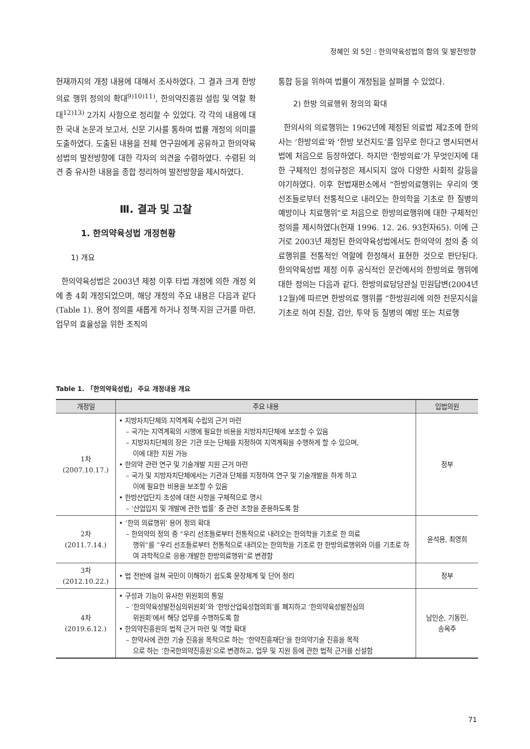정혜인 외 5인 : 한의약육성법의 함의 및 발전방향
현재까지의 개정 내용에 대해서 조사하였다. 그 결과 크게 한방의료 행위 정의의 확대<sup>9)10)11)</sup>, 한의약진흥원 설립 및 역할 확대<sup>12)13)</sup> 2가지 사항으로 정리할 수 있었다. 각 각의 내용에 대한 국내 논문과 보고서, 신문 기사를 통하여 법률 개정의 의미를 도출하였다. 도출된 내용을 전체 연구원에게 공유하고 한의약육성법의 발전방향에 대한 각자의 의견을 수렴하였다. 수렴된 의견 중 유사한 내용을 종합 정리하여 발전방향을 제시하였다.
Ⅲ. 결과 및 고찰
1. 한의약육성법 개정현황
1) 개요
한의약육성법은 2003년 제정 이후 타법 개정에 의한 개정 외에 총 4회 개정되었으며, 해당 개정의 주요 내용은 다음과 같다(Table 1). 용어 정의를 새롭게 하거나 정책·지원 근거를 마련, 업무의 효율성을 위한 조직의
통합 등을 위하여 법률이 개정됨을 살펴볼 수 있었다.
2) 한방 의료행위 정의의 확대
한의사의 의료행위는 1962년에 제정된 의료법 제2조에 한의사는 ‘한방의료’와 ‘한방 보건지도’를 임무로 한다고 명시되면서 법에 처음으로 등장하였다. 하지만 ‘한방의료’가 무엇인지에 대한 구체적인 정의규정은 제시되지 않아 다양한 사회적 갈등을 야기하였다. 이후 헌법재판소에서 “한방의료행위는 우리의 옛 선조들로부터 전통적으로 내려오는 한의학을 기초로 한 질병의 예방이나 치료행위”로 처음으로 한방의료행위에 대한 구체적인 정의를 제시하였다(헌재 1996. 12. 26. 93헌자65). 이에 근거로 2003년 제정된 한의약육성법에서도 한의약의 정의 중 의료행위를 전통적인 역할에 한정해서 표현한 것으로 판단된다. 한의약육성법 제정 이후 공식적인 문건에서의 한방의료 행위에 대한 정의는 다음과 같다. 한방의료담당관실 민원답변(2004년 12월)에 따르면 한방의료 행위를 “한방원리에 의한 전문지식을 기초로 하여 진찰, 검안, 투약 등 질병의 예방 또는 치료행
Table 1. 「한의약육성법」 주요 개정내용 개요
| 개정일 | 주요 내용 | 입법의원 |
| --- | --- | --- |
| 1차 (2007.10.17.) | • 지방자치단체의 지역계획 수립의 근거 마련 – 국가는 지역계획의 시행에 필요한 비용을 지방자치단체에 보조할 수 있음 – 지방자치단체의 장은 기관 또는 단체를 지정하여 지역계획을 수행하게 할 수 있으며, 이에 대한 지원 가능 • 한의약 관련 연구 및 기술개발 지원 근거 마련 – 국가 및 지방자치단체에서는 기관과 단체를 지정하여 연구 및 기술개발을 하게 하고 이에 필요한 비용을 보조할 수 있음 • 한방산업단지 조성에 대한 사항을 구체적으로 명시 – ‘산업입지 및 개발에 관한 법률’ 중 관련 조항을 준용하도록 함 | 정부 |
| 2차 (2011.7.14.) | • ‘한의 의료행위’ 용어 정의 확대 – 한의약의 정의 중 “우리 선조들로부터 전통적으로 내려오는 한의학을 기초로 한 의료 행위”를 “우리 선조들로부터 전통적으로 내려오는 한의학을 기초로 한 한방의료행위와 이를 기초로 하여 과학적으로 응용·개발한 한방의료행위”로 변경함 | 윤석용, 최영희 |
| 3차 (2012.10.22.) | • 법 전반에 걸쳐 국민이 이해하기 쉽도록 문장체계 및 단어 정리 | 정부 |
| 4차 (2019.6.12.) | • 구성과 기능이 유사한 위원회의 통일 – ‘한의약육성발전심의위원회’와 ‘한방산업육성협의회’를 폐지하고 ‘한의약육성발전심의 위원회’에서 해당 업무를 수행하도록 함 • 한의약진흥원의 법적 근거 마련 및 역할 확대 – 한약사에 관한 기술 진흥을 목적으로 하는 ‘한약진흥재단’을 한의약기술 진흥을 목적 으로 하는 ‘한국한의약진흥원’으로 변경하고, 업무 및 지원 등에 관한 법적 근거를 신설함 | 남인순, 기동민, 송옥주 |
71